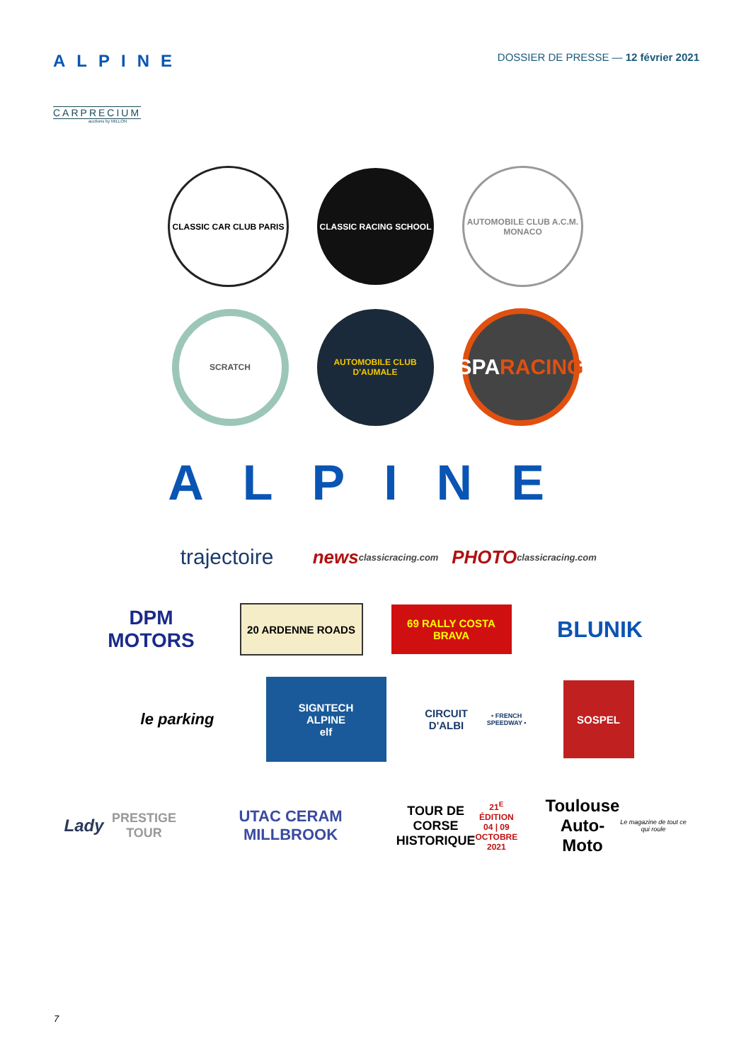ALPINE
CARPRECIUM
auctions by MILLON
DOSSIER DE PRESSE — 12 février 2021
CLASSIC CAR CLUB PARIS CLASSIC RACING SCHOOL
AUTOMOBILE CLUB A.C.M. MONACO
SCRATCH
AUTOMOBILE CLUB D'AUMALE
SPA
RACING
ALPINE
trajectoire
news
classicracing.com
PHOTO
classicracing.com
DPM MOTORS
20 ARDENNE ROADS
69 RALLY COSTA BRAVA
BLUNIK
le parking
SIGNTECH
ALPINE
elf
CIRCUIT D'ALBI
• FRENCH SPEEDWAY •
SOSPEL
Lady
PRESTIGE TOUR
UTAC CERAM
MILLBROOK
TOUR DE CORSE HISTORIQUE
21<sup>E</sup> ÉDITION 04 | 09 OCTOBRE 2021
Toulouse
Auto-Moto
Le magazine de tout ce qui roule
7